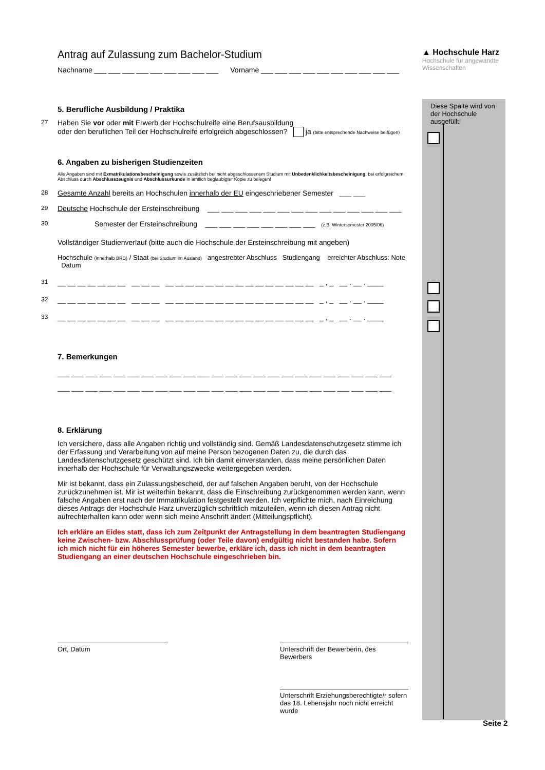▲ Hochschule Harz
Hochschule für angewandte Wissenschaften
Diese Spalte wird von der Hochschule ausgefüllt!
Seite 2
Antrag auf Zulassung zum Bachelor-Studium
Nachname ___ ___ ___ ___ ___ ___ ___ ___ ___ Vorname ___ ___ ___ ___ ___ ___ ___ ___ ___ ___
5. Berufliche Ausbildung / Praktika
27 Haben Sie vor oder mit Erwerb der Hochschulreife eine Berufsausbildung
oder den beruflichen Teil der Hochschulreife erfolgreich abgeschlossen? ja (bitte entsprechende Nachweise beifügen)
6. Angaben zu bisherigen Studienzeiten
Alle Angaben sind mit Exmatrikulationsbescheinigung sowie zusätzlich bei nicht abgeschlossenem Studium mit Unbedenklichkeitsbescheinigung, bei erfolgreichem Abschluss durch Abschlusszeugnis und Abschlussurkunde in amtlich beglaubigter Kopie zu belegen!
28 Gesamte Anzahl bereits an Hochschulen innerhalb der EU eingeschriebener Semester ___ ___
29 Deutsche Hochschule der Ersteinschreibung ___ ___ ___ ___ ___ ___ ___ ___ ___ ___ ___ ___ ___ ___
30 Semester der Ersteinschreibung ___ ___ ___ ___ ___ ___ ___ ___ (z.B. Wintersemester 2005/06)
Vollständiger Studienverlauf (bitte auch die Hochschule der Ersteinschreibung mit angeben)
Hochschule (innerhalb BRD) / Staat (bei Studium im Ausland) angestrebter Abschluss Studiengang erreichter Abschluss: Note Datum
31 __ __ __ __ __ __ __ __ __ __ __ __ __ __ __ __ __ __ __ __ __ __ __ __ __ _ , _ __ . __ . ____
32 __ __ __ __ __ __ __ __ __ __ __ __ __ __ __ __ __ __ __ __ __ __ __ __ __ _ , _ __ . __ . ____
33 __ __ __ __ __ __ __ __ __ __ __ __ __ __ __ __ __ __ __ __ __ __ __ __ __ _ , _ __ . __ . ____
7. Bemerkungen
___ ___ ___ ___ ___ ___ ___ ___ ___ ___ ___ ___ ___ ___ ___ ___ ___ ___ ___ ___ ___ ___ ___ ___
___ ___ ___ ___ ___ ___ ___ ___ ___ ___ ___ ___ ___ ___ ___ ___ ___ ___ ___ ___ ___ ___ ___ ___
8. Erklärung
Ich versichere, dass alle Angaben richtig und vollständig sind. Gemäß Landesdatenschutzgesetz stimme ich der Erfassung und Verarbeitung von auf meine Person bezogenen Daten zu, die durch das Landesdatenschutzgesetz geschützt sind. Ich bin damit einverstanden, dass meine persönlichen Daten innerhalb der Hochschule für Verwaltungszwecke weitergegeben werden.
Mir ist bekannt, dass ein Zulassungsbescheid, der auf falschen Angaben beruht, von der Hochschule zurückzunehmen ist. Mir ist weiterhin bekannt, dass die Einschreibung zurückgenommen werden kann, wenn falsche Angaben erst nach der Immatrikulation festgestellt werden. Ich verpflichte mich, nach Einreichung dieses Antrags der Hochschule Harz unverzüglich schriftlich mitzuteilen, wenn ich diesen Antrag nicht aufrechterhalten kann oder wenn sich meine Anschrift ändert (Mitteilungspflicht).
Ich erkläre an Eides statt, dass ich zum Zeitpunkt der Antragstellung in dem beantragten Studiengang keine Zwischen- bzw. Abschlussprüfung (oder Teile davon) endgültig nicht bestanden habe. Sofern ich mich nicht für ein höheres Semester bewerbe, erkläre ich, dass ich nicht in dem beantragten Studiengang an einer deutschen Hochschule eingeschrieben bin.
Ort, Datum Unterschrift der Bewerberin, des Bewerbers
Unterschrift Erziehungsberechtigte/r sofern das 18. Lebensjahr noch nicht erreicht wurde